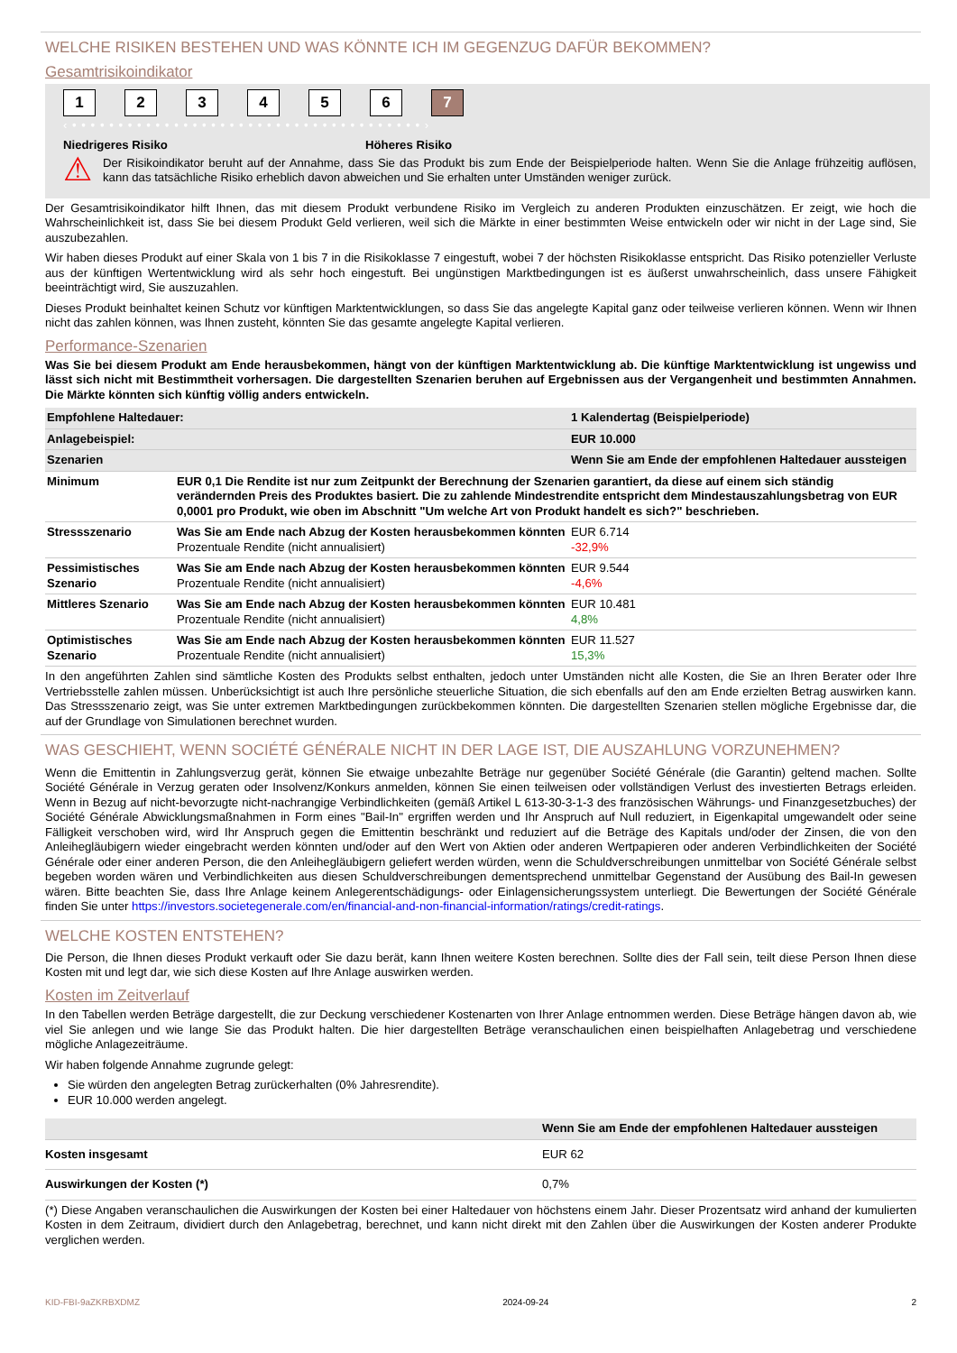WELCHE RISIKEN BESTEHEN UND WAS KÖNNTE ICH IM GEGENZUG DAFÜR BEKOMMEN?
Gesamtrisikoindikator
1 2 3 4 5 6 7
‹ • • • • • • • • • • • • • • • • • • • • • • • • • • • • • • • • • • • • • • ›
Niedrigeres Risiko Höheres Risiko
⚠
Der Risikoindikator beruht auf der Annahme, dass Sie das Produkt bis zum Ende der Beispielperiode halten. Wenn Sie die Anlage frühzeitig auflösen, kann das tatsächliche Risiko erheblich davon abweichen und Sie erhalten unter Umständen weniger zurück.
Der Gesamtrisikoindikator hilft Ihnen, das mit diesem Produkt verbundene Risiko im Vergleich zu anderen Produkten einzuschätzen. Er zeigt, wie hoch die Wahrscheinlichkeit ist, dass Sie bei diesem Produkt Geld verlieren, weil sich die Märkte in einer bestimmten Weise entwickeln oder wir nicht in der Lage sind, Sie auszubezahlen.
Wir haben dieses Produkt auf einer Skala von 1 bis 7 in die Risikoklasse 7 eingestuft, wobei 7 der höchsten Risikoklasse entspricht. Das Risiko potenzieller Verluste aus der künftigen Wertentwicklung wird als sehr hoch eingestuft. Bei ungünstigen Marktbedingungen ist es äußerst unwahrscheinlich, dass unsere Fähigkeit beeinträchtigt wird, Sie auszuzahlen.
Dieses Produkt beinhaltet keinen Schutz vor künftigen Marktentwicklungen, so dass Sie das angelegte Kapital ganz oder teilweise verlieren können. Wenn wir Ihnen nicht das zahlen können, was Ihnen zusteht, könnten Sie das gesamte angelegte Kapital verlieren.
Performance-Szenarien
Was Sie bei diesem Produkt am Ende herausbekommen, hängt von der künftigen Marktentwicklung ab. Die künftige Marktentwicklung ist ungewiss und lässt sich nicht mit Bestimmtheit vorhersagen. Die dargestellten Szenarien beruhen auf Ergebnissen aus der Vergangenheit und bestimmten Annahmen. Die Märkte könnten sich künftig völlig anders entwickeln.
| Empfohlene Haltedauer: | | 1 Kalendertag (Beispielperiode) |
| Anlagebeispiel: | | EUR 10.000 |
| Szenarien | | Wenn Sie am Ende der empfohlenen Haltedauer aussteigen |
| Minimum | EUR 0,1 Die Rendite ist nur zum Zeitpunkt der Berechnung der Szenarien garantiert, da diese auf einem sich ständig verändernden Preis des Produktes basiert. Die zu zahlende Mindestrendite entspricht dem Mindestauszahlungsbetrag von EUR 0,0001 pro Produkt, wie oben im Abschnitt "Um welche Art von Produkt handelt es sich?" beschrieben. | |
| Stressszenario | Was Sie am Ende nach Abzug der Kosten herausbekommen könnten Prozentuale Rendite (nicht annualisiert) | EUR 6.714 -32,9% |
| Pessimistisches Szenario | Was Sie am Ende nach Abzug der Kosten herausbekommen könnten Prozentuale Rendite (nicht annualisiert) | EUR 9.544 -4,6% |
| Mittleres Szenario | Was Sie am Ende nach Abzug der Kosten herausbekommen könnten Prozentuale Rendite (nicht annualisiert) | EUR 10.481 4,8% |
| Optimistisches Szenario | Was Sie am Ende nach Abzug der Kosten herausbekommen könnten Prozentuale Rendite (nicht annualisiert) | EUR 11.527 15,3% |
In den angeführten Zahlen sind sämtliche Kosten des Produkts selbst enthalten, jedoch unter Umständen nicht alle Kosten, die Sie an Ihren Berater oder Ihre Vertriebsstelle zahlen müssen. Unberücksichtigt ist auch Ihre persönliche steuerliche Situation, die sich ebenfalls auf den am Ende erzielten Betrag auswirken kann. Das Stressszenario zeigt, was Sie unter extremen Marktbedingungen zurückbekommen könnten. Die dargestellten Szenarien stellen mögliche Ergebnisse dar, die auf der Grundlage von Simulationen berechnet wurden.
WAS GESCHIEHT, WENN SOCIÉTÉ GÉNÉRALE NICHT IN DER LAGE IST, DIE AUSZAHLUNG VORZUNEHMEN?
Wenn die Emittentin in Zahlungsverzug gerät, können Sie etwaige unbezahlte Beträge nur gegenüber Société Générale (die Garantin) geltend machen. Sollte Société Générale in Verzug geraten oder Insolvenz/Konkurs anmelden, können Sie einen teilweisen oder vollständigen Verlust des investierten Betrags erleiden. Wenn in Bezug auf nicht-bevorzugte nicht-nachrangige Verbindlichkeiten (gemäß Artikel L 613-30-3-1-3 des französischen Währungs- und Finanzgesetzbuches) der Société Générale Abwicklungsmaßnahmen in Form eines "Bail-In" ergriffen werden und Ihr Anspruch auf Null reduziert, in Eigenkapital umgewandelt oder seine Fälligkeit verschoben wird, wird Ihr Anspruch gegen die Emittentin beschränkt und reduziert auf die Beträge des Kapitals und/oder der Zinsen, die von den Anleihegläubigern wieder eingebracht werden könnten und/oder auf den Wert von Aktien oder anderen Wertpapieren oder anderen Verbindlichkeiten der Société Générale oder einer anderen Person, die den Anleihegläubigern geliefert werden würden, wenn die Schuldverschreibungen unmittelbar von Société Générale selbst begeben worden wären und Verbindlichkeiten aus diesen Schuldverschreibungen dementsprechend unmittelbar Gegenstand der Ausübung des Bail-In gewesen wären. Bitte beachten Sie, dass Ihre Anlage keinem Anlegerentschädigungs- oder Einlagensicherungssystem unterliegt. Die Bewertungen der Société Générale finden Sie unter https://investors.societegenerale.com/en/financial-and-non-financial-information/ratings/credit-ratings.
WELCHE KOSTEN ENTSTEHEN?
Die Person, die Ihnen dieses Produkt verkauft oder Sie dazu berät, kann Ihnen weitere Kosten berechnen. Sollte dies der Fall sein, teilt diese Person Ihnen diese Kosten mit und legt dar, wie sich diese Kosten auf Ihre Anlage auswirken werden.
Kosten im Zeitverlauf
In den Tabellen werden Beträge dargestellt, die zur Deckung verschiedener Kostenarten von Ihrer Anlage entnommen werden. Diese Beträge hängen davon ab, wie viel Sie anlegen und wie lange Sie das Produkt halten. Die hier dargestellten Beträge veranschaulichen einen beispielhaften Anlagebetrag und verschiedene mögliche Anlagezeiträume.
Wir haben folgende Annahme zugrunde gelegt:
Sie würden den angelegten Betrag zurückerhalten (0% Jahresrendite).
EUR 10.000 werden angelegt.
| | Wenn Sie am Ende der empfohlenen Haltedauer aussteigen |
| Kosten insgesamt | EUR 62 |
| Auswirkungen der Kosten (*) | 0,7% |
(*) Diese Angaben veranschaulichen die Auswirkungen der Kosten bei einer Haltedauer von höchstens einem Jahr. Dieser Prozentsatz wird anhand der kumulierten Kosten in dem Zeitraum, dividiert durch den Anlagebetrag, berechnet, und kann nicht direkt mit den Zahlen über die Auswirkungen der Kosten anderer Produkte verglichen werden.
KID-FBI-9aZKRBXDMZ 2024-09-24 2